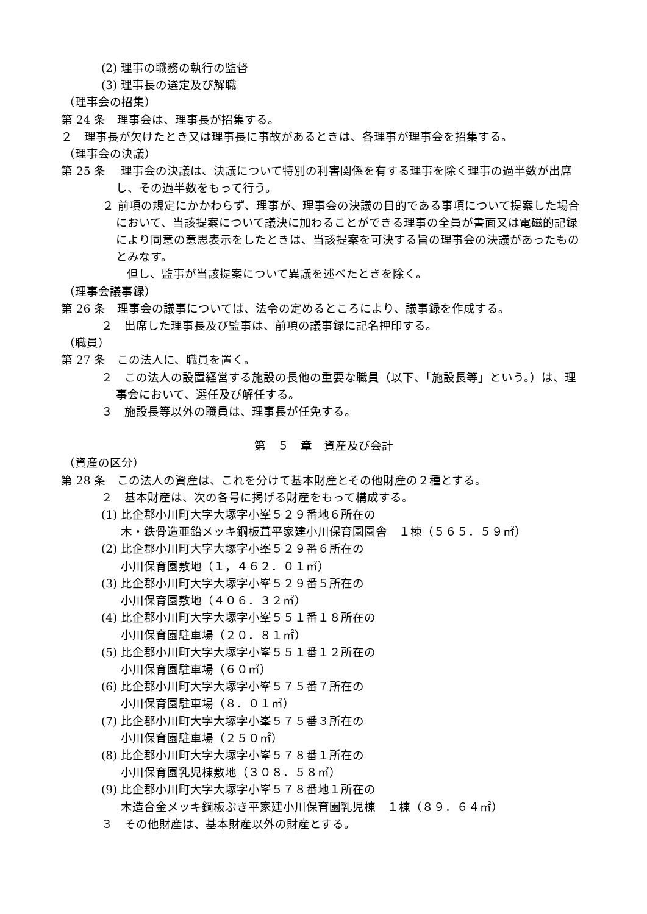(2) 理事の職務の執行の監督
(3) 理事長の選定及び解職
（理事会の招集）
第 24 条　理事会は、理事長が招集する。
２　理事長が欠けたとき又は理事長に事故があるときは、各理事が理事会を招集する。
（理事会の決議）
第 25 条　 理事会の決議は、決議について特別の利害関係を有する理事を除く理事の過半数が出席し、その過半数をもって行う。
２ 前項の規定にかかわらず、理事が、理事会の決議の目的である事項について提案した場合において、当該提案について議決に加わることができる理事の全員が書面又は電磁的記録により同意の意思表示をしたときは、当該提案を可決する旨の理事会の決議があったものとみなす。
但し、監事が当該提案について異議を述べたときを除く。
（理事会議事録）
第 26 条　理事会の議事については、法令の定めるところにより、議事録を作成する。
２　出席した理事長及び監事は、前項の議事録に記名押印する。
（職員）
第 27 条　この法人に、職員を置く。
２　この法人の設置経営する施設の長他の重要な職員（以下、「施設長等」という。）は、理事会において、選任及び解任する。
３　施設長等以外の職員は、理事長が任免する。
第　５　章　資産及び会計
（資産の区分）
第 28 条　この法人の資産は、これを分けて基本財産とその他財産の２種とする。
２　基本財産は、次の各号に掲げる財産をもって構成する。
(1) 比企郡小川町大字大塚字小峯５２９番地６所在の
木・鉄骨造亜鉛メッキ鋼板葺平家建小川保育園園舎　１棟（５６５．５９㎡）
(2) 比企郡小川町大字大塚字小峯５２９番６所在の
小川保育園敷地（１，４６２．０１㎡）
(3) 比企郡小川町大字大塚字小峯５２９番５所在の
小川保育園敷地（４０６．３２㎡）
(4) 比企郡小川町大字大塚字小峯５５１番１８所在の
小川保育園駐車場（２０．８１㎡）
(5) 比企郡小川町大字大塚字小峯５５１番１２所在の
小川保育園駐車場（６０㎡）
(6) 比企郡小川町大字大塚字小峯５７５番７所在の
小川保育園駐車場（８．０１㎡）
(7) 比企郡小川町大字大塚字小峯５７５番３所在の
小川保育園駐車場（２５０㎡）
(8) 比企郡小川町大字大塚字小峯５７８番１所在の
小川保育園乳児棟敷地（３０８．５８㎡）
(9) 比企郡小川町大字大塚字小峯５７８番地１所在の
木造合金メッキ鋼板ぶき平家建小川保育園乳児棟　１棟（８９．６４㎡）
３　その他財産は、基本財産以外の財産とする。